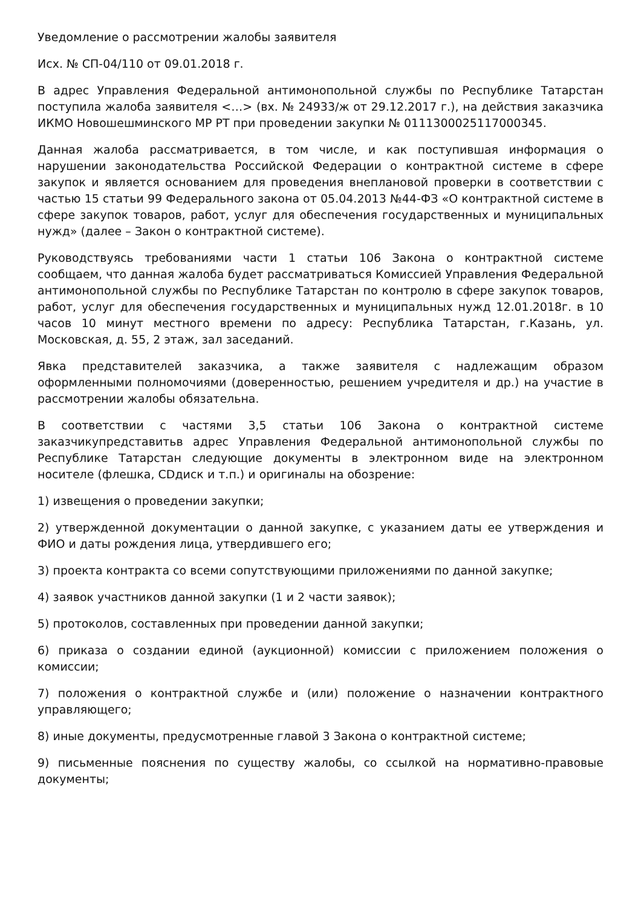Уведомление о рассмотрении жалобы заявителя
Исх. № СП-04/110 от 09.01.2018 г.
В адрес Управления Федеральной антимонопольной службы по Республике Татарстан поступила жалоба заявителя <…> (вх. № 24933/ж от 29.12.2017 г.), на действия заказчика ИКМО Новошешминского МР РТ при проведении закупки № 0111300025117000345.
Данная жалоба рассматривается, в том числе, и как поступившая информация о нарушении законодательства Российской Федерации о контрактной системе в сфере закупок и является основанием для проведения внеплановой проверки в соответствии с частью 15 статьи 99 Федерального закона от 05.04.2013 №44-ФЗ «О контрактной системе в сфере закупок товаров, работ, услуг для обеспечения государственных и муниципальных нужд» (далее – Закон о контрактной системе).
Руководствуясь требованиями части 1 статьи 106 Закона о контрактной системе сообщаем, что данная жалоба будет рассматриваться Комиссией Управления Федеральной антимонопольной службы по Республике Татарстан по контролю в сфере закупок товаров, работ, услуг для обеспечения государственных и муниципальных нужд 12.01.2018г. в 10 часов 10 минут местного времени по адресу: Республика Татарстан, г.Казань, ул. Московская, д. 55, 2 этаж, зал заседаний.
Явка представителей заказчика, а также заявителя с надлежащим образом оформленными полномочиями (доверенностью, решением учредителя и др.) на участие в рассмотрении жалобы обязательна.
В соответствии с частями 3,5 статьи 106 Закона о контрактной системе заказчикупредставитьв адрес Управления Федеральной антимонопольной службы по Республике Татарстан следующие документы в электронном виде на электронном носителе (флешка, CDдиск и т.п.) и оригиналы на обозрение:
1) извещения о проведении закупки;
2) утвержденной документации о данной закупке, с указанием даты ее утверждения и ФИО и даты рождения лица, утвердившего его;
3) проекта контракта со всеми сопутствующими приложениями по данной закупке;
4) заявок участников данной закупки (1 и 2 части заявок);
5) протоколов, составленных при проведении данной закупки;
6) приказа о создании единой (аукционной) комиссии с приложением положения о комиссии;
7) положения о контрактной службе и (или) положение о назначении контрактного управляющего;
8) иные документы, предусмотренные главой 3 Закона о контрактной системе;
9) письменные пояснения по существу жалобы, со ссылкой на нормативно-правовые документы;